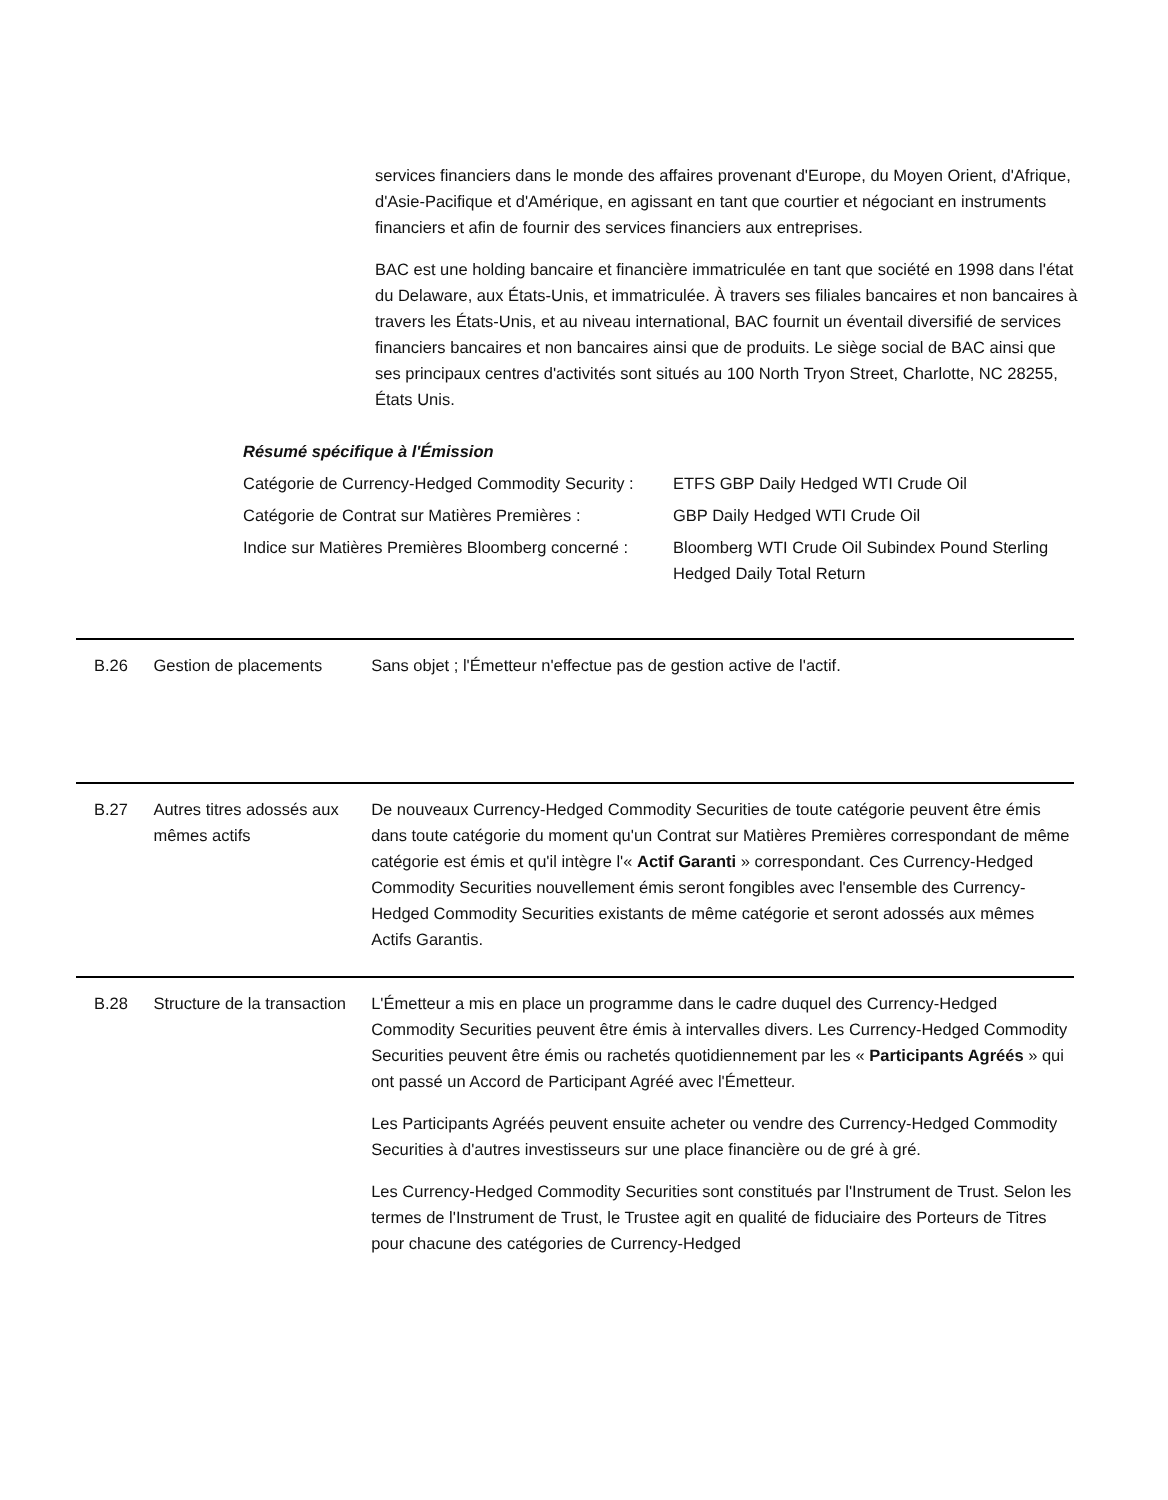services financiers dans le monde des affaires provenant d'Europe, du Moyen Orient, d'Afrique, d'Asie-Pacifique et d'Amérique, en agissant en tant que courtier et négociant en instruments financiers et afin de fournir des services financiers aux entreprises.
BAC est une holding bancaire et financière immatriculée en tant que société en 1998 dans l'état du Delaware, aux États-Unis, et immatriculée. À travers ses filiales bancaires et non bancaires à travers les États-Unis, et au niveau international, BAC fournit un éventail diversifié de services financiers bancaires et non bancaires ainsi que de produits. Le siège social de BAC ainsi que ses principaux centres d'activités sont situés au 100 North Tryon Street, Charlotte, NC 28255, États Unis.
Résumé spécifique à l'Émission
| Catégorie de Currency-Hedged Commodity Security : | ETFS GBP Daily Hedged WTI Crude Oil |
| Catégorie de Contrat sur Matières Premières : | GBP Daily Hedged WTI Crude Oil |
| Indice sur Matières Premières Bloomberg concerné : | Bloomberg WTI Crude Oil Subindex Pound Sterling Hedged Daily Total Return |
B.26 Gestion de placements Sans objet ; l'Émetteur n'effectue pas de gestion active de l'actif.
B.27 Autres titres adossés aux mêmes actifs
De nouveaux Currency-Hedged Commodity Securities de toute catégorie peuvent être émis dans toute catégorie du moment qu'un Contrat sur Matières Premières correspondant de même catégorie est émis et qu'il intègre l'« Actif Garanti » correspondant. Ces Currency-Hedged Commodity Securities nouvellement émis seront fongibles avec l'ensemble des Currency-Hedged Commodity Securities existants de même catégorie et seront adossés aux mêmes Actifs Garantis.
B.28 Structure de la transaction
L'Émetteur a mis en place un programme dans le cadre duquel des Currency-Hedged Commodity Securities peuvent être émis à intervalles divers. Les Currency-Hedged Commodity Securities peuvent être émis ou rachetés quotidiennement par les « Participants Agréés » qui ont passé un Accord de Participant Agréé avec l'Émetteur.
Les Participants Agréés peuvent ensuite acheter ou vendre des Currency-Hedged Commodity Securities à d'autres investisseurs sur une place financière ou de gré à gré.
Les Currency-Hedged Commodity Securities sont constitués par l'Instrument de Trust. Selon les termes de l'Instrument de Trust, le Trustee agit en qualité de fiduciaire des Porteurs de Titres pour chacune des catégories de Currency-Hedged